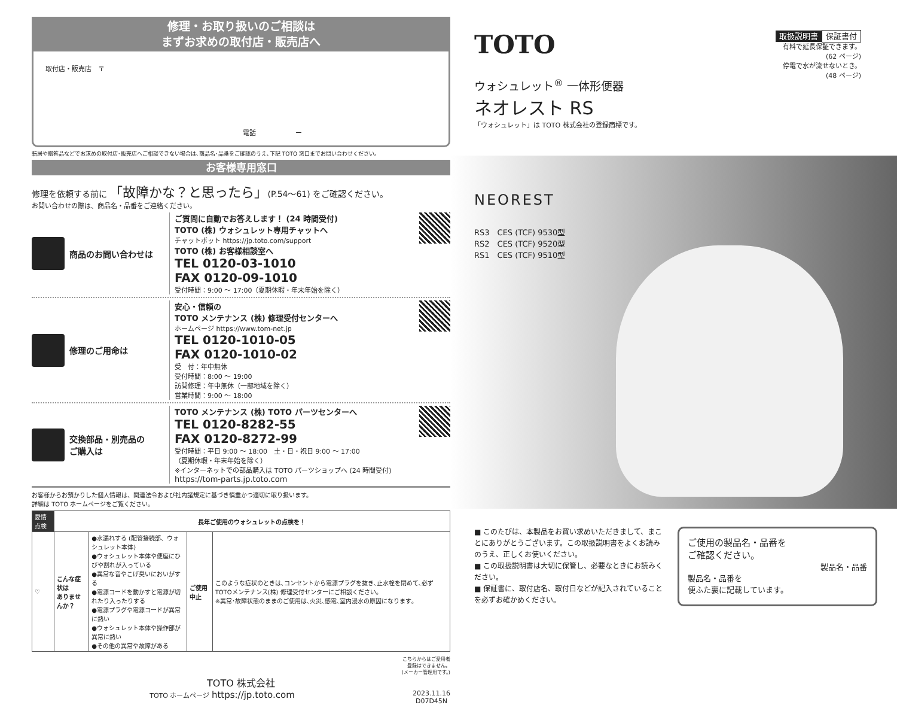修理・お取り扱いのご相談は
まずお求めの取付店・販売店へ
取付店・販売店　〒
電話　　　　　　ー
転居や贈答品などでお求めの取付店･販売店へご相談できない場合は､商品名･品番をご確認のうえ､下記 TOTO 窓口までお問い合わせください｡
お客様専用窓口
修理を依頼する前に 「故障かな？と思ったら」(P.54～61) をご確認ください。
お問い合わせの際は、商品名・品番をご連絡ください。
商品のお問い合わせは ご質問に自動でお答えします！ (24 時間受付)
TOTO (株) ウォシュレット専用チャットへ
チャットボット https://jp.toto.com/support
TOTO (株) お客様相談室へ
TEL 0120-03-1010
FAX 0120-09-1010
受付時間：9:00 ～ 17:00（夏期休暇・年末年始を除く）
修理のご用命は 安心・信頼の
TOTO メンテナンス (株) 修理受付センターへ
ホームページ https://www.tom-net.jp
TEL 0120-1010-05
FAX 0120-1010-02
受　付：年中無休
受付時間：8:00 ～ 19:00
訪問修理：年中無休（一部地域を除く）
営業時間：9:00 ～ 18:00
交換部品・別売品の
ご購入は
TOTO メンテナンス (株) TOTO パーツセンターへ
TEL 0120-8282-55
FAX 0120-8272-99
受付時間：平日 9:00 ～ 18:00　土・日・祝日 9:00 ～ 17:00
（夏期休暇・年末年始を除く）
※インターネットでの部品購入は TOTO パーツショップへ (24 時間受付)
https://tom-parts.jp.toto.com
お客様からお預かりした個人情報は、関連法令および社内諸規定に基づき慎重かつ適切に取り扱います。
詳細は TOTO ホームページをご覧ください。
| 愛情点検 | 長年ご使用のウォシュレットの点検を！ | | | |
| ♡ | こんな症状は ありませんか？ | ●水漏れする (配管接続部、ウォシュレット本体) ●ウォシュレット本体や便座にひびや割れが入っている ●異常な音やこげ臭いにおいがする ●電源コードを動かすと電源が切れたり入ったりする ●電源プラグや電源コードが異常に熱い ●ウォシュレット本体や操作部が異常に熱い ●その他の異常や故障がある | ご使用中止 | このような症状のときは､コンセントから電源プラグを抜き､止水栓を閉めて､必ずTOTOメンテナンス(株) 修理受付センターにご相談ください｡ ※異常･故障状態のままのご使用は､火災､感電､室内浸水の原因になります｡ |
こちらからはご愛用者
登録はできません。
(メーカー管理用です。)
TOTO 株式会社
TOTO ホームページ https://jp.toto.com 2023.11.16
D07D45N
TOTO
ウォシュレット<sup>®</sup> 一体形便器
ネオレスト RS
「ウォシュレット」は TOTO 株式会社の登録商標です。
取扱説明書 保証書付
有料で延長保証できます。
(62 ページ)
停電で水が流せないとき。
(48 ページ)
NEOREST
RS3　CES (TCF) 9530型
RS2　CES (TCF) 9520型
RS1　CES (TCF) 9510型
■ このたびは、本製品をお買い求めいただきまして、まことにありがとうございます。この取扱説明書をよくお読みのうえ、正しくお使いください。
■ この取扱説明書は大切に保管し、必要なときにお読みください。
■ 保証書に、取付店名、取付日などが記入されていることを必ずお確かめください。
ご使用の製品名・品番を
ご確認ください。
製品名・品番
製品名・品番を
便ふた裏に記載しています。